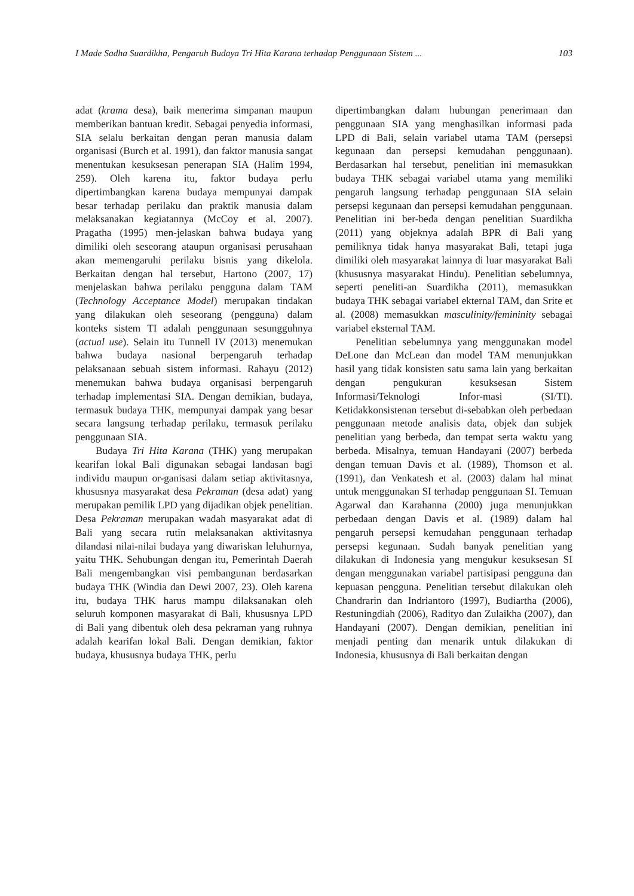I Made Sadha Suardikha, Pengaruh Budaya Tri Hita Karana terhadap Penggunaan Sistem ... 103
adat (krama desa), baik menerima simpanan maupun memberikan bantuan kredit. Sebagai penyedia informasi, SIA selalu berkaitan dengan peran manusia dalam organisasi (Burch et al. 1991), dan faktor manusia sangat menentukan kesuksesan penerapan SIA (Halim 1994, 259). Oleh karena itu, faktor budaya perlu dipertimbangkan karena budaya mempunyai dampak besar terhadap perilaku dan praktik manusia dalam melaksanakan kegiatannya (McCoy et al. 2007). Pragatha (1995) men-jelaskan bahwa budaya yang dimiliki oleh seseorang ataupun organisasi perusahaan akan memengaruhi perilaku bisnis yang dikelola. Berkaitan dengan hal tersebut, Hartono (2007, 17) menjelaskan bahwa perilaku pengguna dalam TAM (Technology Acceptance Model) merupakan tindakan yang dilakukan oleh seseorang (pengguna) dalam konteks sistem TI adalah penggunaan sesungguhnya (actual use). Selain itu Tunnell IV (2013) menemukan bahwa budaya nasional berpengaruh terhadap pelaksanaan sebuah sistem informasi. Rahayu (2012) menemukan bahwa budaya organisasi berpengaruh terhadap implementasi SIA. Dengan demikian, budaya, termasuk budaya THK, mempunyai dampak yang besar secara langsung terhadap perilaku, termasuk perilaku penggunaan SIA.
Budaya Tri Hita Karana (THK) yang merupakan kearifan lokal Bali digunakan sebagai landasan bagi individu maupun or-ganisasi dalam setiap aktivitasnya, khususnya masyarakat desa Pekraman (desa adat) yang merupakan pemilik LPD yang dijadikan objek penelitian. Desa Pekraman merupakan wadah masyarakat adat di Bali yang secara rutin melaksanakan aktivitasnya dilandasi nilai-nilai budaya yang diwariskan leluhurnya, yaitu THK. Sehubungan dengan itu, Pemerintah Daerah Bali mengembangkan visi pembangunan berdasarkan budaya THK (Windia dan Dewi 2007, 23). Oleh karena itu, budaya THK harus mampu dilaksanakan oleh seluruh komponen masyarakat di Bali, khususnya LPD di Bali yang dibentuk oleh desa pekraman yang ruhnya adalah kearifan lokal Bali. Dengan demikian, faktor budaya, khususnya budaya THK, perlu
dipertimbangkan dalam hubungan penerimaan dan penggunaan SIA yang menghasilkan informasi pada LPD di Bali, selain variabel utama TAM (persepsi kegunaan dan persepsi kemudahan penggunaan). Berdasarkan hal tersebut, penelitian ini memasukkan budaya THK sebagai variabel utama yang memiliki pengaruh langsung terhadap penggunaan SIA selain persepsi kegunaan dan persepsi kemudahan penggunaan. Penelitian ini ber-beda dengan penelitian Suardikha (2011) yang objeknya adalah BPR di Bali yang pemiliknya tidak hanya masyarakat Bali, tetapi juga dimiliki oleh masyarakat lainnya di luar masyarakat Bali (khususnya masyarakat Hindu). Penelitian sebelumnya, seperti peneliti-an Suardikha (2011), memasukkan budaya THK sebagai variabel ekternal TAM, dan Srite et al. (2008) memasukkan masculinity/femininity sebagai variabel eksternal TAM.
Penelitian sebelumnya yang menggunakan model DeLone dan McLean dan model TAM menunjukkan hasil yang tidak konsisten satu sama lain yang berkaitan dengan pengukuran kesuksesan Sistem Informasi/Teknologi Infor-masi (SI/TI). Ketidakkonsistenan tersebut di-sebabkan oleh perbedaan penggunaan metode analisis data, objek dan subjek penelitian yang berbeda, dan tempat serta waktu yang berbeda. Misalnya, temuan Handayani (2007) berbeda dengan temuan Davis et al. (1989), Thomson et al. (1991), dan Venkatesh et al. (2003) dalam hal minat untuk menggunakan SI terhadap penggunaan SI. Temuan Agarwal dan Karahanna (2000) juga menunjukkan perbedaan dengan Davis et al. (1989) dalam hal pengaruh persepsi kemudahan penggunaan terhadap persepsi kegunaan. Sudah banyak penelitian yang dilakukan di Indonesia yang mengukur kesuksesan SI dengan menggunakan variabel partisipasi pengguna dan kepuasan pengguna. Penelitian tersebut dilakukan oleh Chandrarin dan Indriantoro (1997), Budiartha (2006), Restuningdiah (2006), Radityo dan Zulaikha (2007), dan Handayani (2007). Dengan demikian, penelitian ini menjadi penting dan menarik untuk dilakukan di Indonesia, khususnya di Bali berkaitan dengan